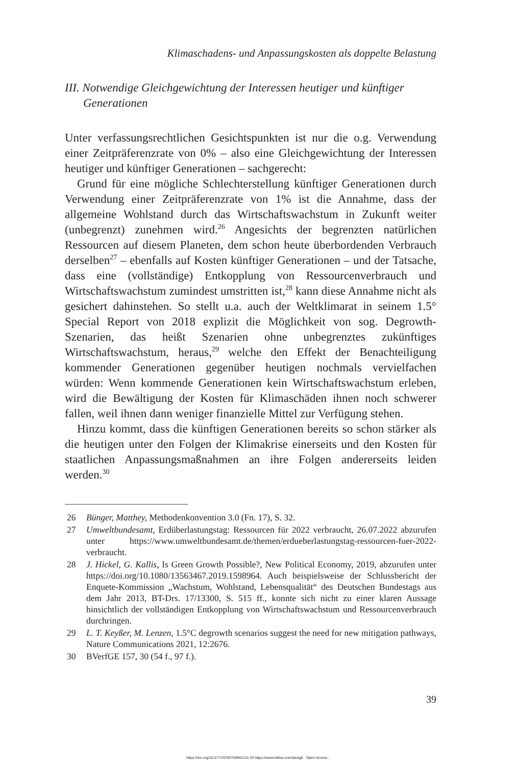Klimaschadens- und Anpassungskosten als doppelte Belastung
III. Notwendige Gleichgewichtung der Interessen heutiger und künftiger Generationen
Unter verfassungsrechtlichen Gesichtspunkten ist nur die o.g. Verwendung einer Zeitpräferenzrate von 0% – also eine Gleichgewichtung der Interessen heutiger und künftiger Generationen – sachgerecht:
Grund für eine mögliche Schlechterstellung künftiger Generationen durch Verwendung einer Zeitpräferenzrate von 1% ist die Annahme, dass der allgemeine Wohlstand durch das Wirtschaftswachstum in Zukunft weiter (unbegrenzt) zunehmen wird.<sup>26</sup> Angesichts der begrenzten natürlichen Ressourcen auf diesem Planeten, dem schon heute überbordenden Verbrauch derselben<sup>27</sup> – ebenfalls auf Kosten künftiger Generationen – und der Tatsache, dass eine (vollständige) Entkopplung von Ressourcenverbrauch und Wirtschaftswachstum zumindest umstritten ist,<sup>28</sup> kann diese Annahme nicht als gesichert dahinstehen. So stellt u.a. auch der Weltklimarat in seinem 1.5° Special Report von 2018 explizit die Möglichkeit von sog. Degrowth-Szenarien, das heißt Szenarien ohne unbegrenztes zukünftiges Wirtschaftswachstum, heraus,<sup>29</sup> welche den Effekt der Benachteiligung kommender Generationen gegenüber heutigen nochmals vervielfachen würden: Wenn kommende Generationen kein Wirtschaftswachstum erleben, wird die Bewältigung der Kosten für Klimaschäden ihnen noch schwerer fallen, weil ihnen dann weniger finanzielle Mittel zur Verfügung stehen.
Hinzu kommt, dass die künftigen Generationen bereits so schon stärker als die heutigen unter den Folgen der Klimakrise einerseits und den Kosten für staatlichen Anpassungsmaßnahmen an ihre Folgen andererseits leiden werden.<sup>30</sup>
26 Bünger, Matthey, Methodenkonvention 3.0 (Fn. 17), S. 32.
27 Umweltbundesamt, Erdüberlastungstag: Ressourcen für 2022 verbraucht, 26.07.2022 abzurufen unter https://www.umweltbundesamt.de/themen/erdueberlastungstag-ressourcen-fuer-2022-verbraucht.
28 J. Hickel, G. Kallis, Is Green Growth Possible?, New Political Economy, 2019, abzurufen unter https://doi.org/10.1080/13563467.2019.1598964. Auch beispielsweise der Schlussbericht der Enquete-Kommission „Wachstum, Wohlstand, Lebensqualität“ des Deutschen Bundestags aus dem Jahr 2013, BT-Drs. 17/13300, S. 515 ff., konnte sich nicht zu einer klaren Aussage hinsichtlich der vollständigen Entkopplung von Wirtschaftswachstum und Ressourcenverbrauch durchringen.
29 L. T. Keyßer, M. Lenzen, 1.5°C degrowth scenarios suggest the need for new mitigation pathways, Nature Communications 2021, 12:2676.
30 BVerfGE 157, 30 (54 f., 97 f.).
39
https://doi.org/10.5771/9783748942115-33 https://www.inlibra.com/de/agb - Open Access -